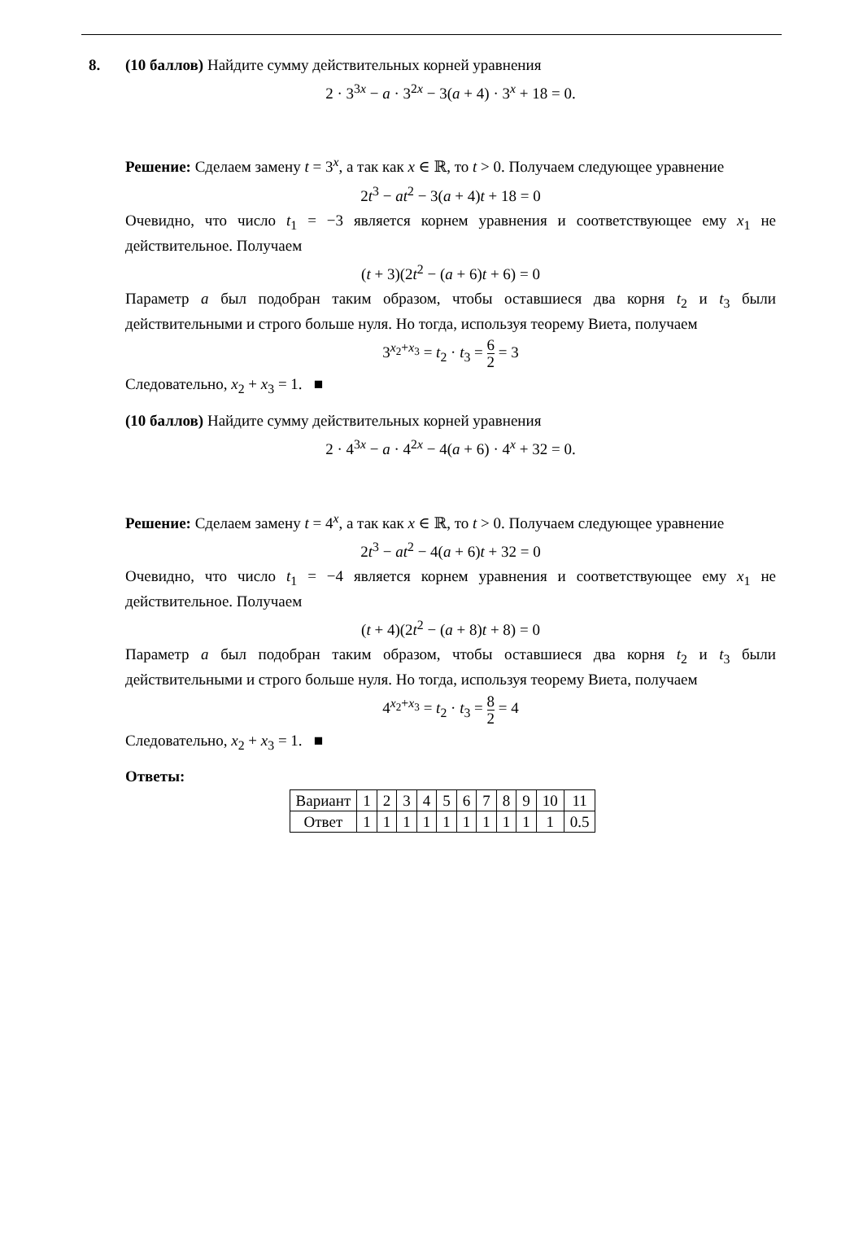8. (10 баллов) Найдите сумму действительных корней уравнения
2 · 3<sup>3x</sup> − a · 3<sup>2x</sup> − 3(a + 4) · 3<sup>x</sup> + 18 = 0.
Решение: Сделаем замену t = 3<sup>x</sup>, а так как x ∈ ℝ, то t > 0. Получаем следующее уравнение
2t<sup>3</sup> − at<sup>2</sup> − 3(a + 4)t + 18 = 0
Очевидно, что число t<sub>1</sub> = −3 является корнем уравнения и соответствующее ему x<sub>1</sub> не действительное. Получаем
(t + 3)(2t<sup>2</sup> − (a + 6)t + 6) = 0
Параметр a был подобран таким образом, чтобы оставшиеся два корня t<sub>2</sub> и t<sub>3</sub> были действительными и строго больше нуля. Но тогда, используя теорему Виета, получаем
3<sup>x<sub>2</sub>+x<sub>3</sub></sup> = t<sub>2</sub> · t<sub>3</sub> = 6 2 = 3
Следовательно, x<sub>2</sub> + x<sub>3</sub> = 1. ■
(10 баллов) Найдите сумму действительных корней уравнения
2 · 4<sup>3x</sup> − a · 4<sup>2x</sup> − 4(a + 6) · 4<sup>x</sup> + 32 = 0.
Решение: Сделаем замену t = 4<sup>x</sup>, а так как x ∈ ℝ, то t > 0. Получаем следующее уравнение
2t<sup>3</sup> − at<sup>2</sup> − 4(a + 6)t + 32 = 0
Очевидно, что число t<sub>1</sub> = −4 является корнем уравнения и соответствующее ему x<sub>1</sub> не действительное. Получаем
(t + 4)(2t<sup>2</sup> − (a + 8)t + 8) = 0
Параметр a был подобран таким образом, чтобы оставшиеся два корня t<sub>2</sub> и t<sub>3</sub> были действительными и строго больше нуля. Но тогда, используя теорему Виета, получаем
4<sup>x<sub>2</sub>+x<sub>3</sub></sup> = t<sub>2</sub> · t<sub>3</sub> = 8 2 = 4
Следовательно, x<sub>2</sub> + x<sub>3</sub> = 1. ■
Ответы:
| Вариант | 1 | 2 | 3 | 4 | 5 | 6 | 7 | 8 | 9 | 10 | 11 |
| Ответ | 1 | 1 | 1 | 1 | 1 | 1 | 1 | 1 | 1 | 1 | 0.5 |